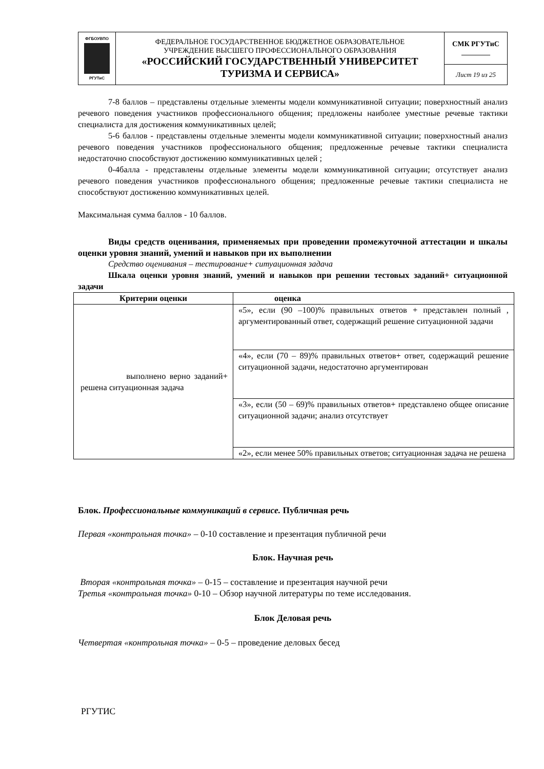| ФГБОУВПО РГУТиС | ФЕДЕРАЛЬНОЕ ГОСУДАРСТВЕННОЕ БЮДЖЕТНОЕ ОБРАЗОВАТЕЛЬНОЕ УЧРЕЖДЕНИЕ ВЫСШЕГО ПРОФЕССИОНАЛЬНОГО ОБРАЗОВАНИЯ «РОССИЙСКИЙ ГОСУДАРСТВЕННЫЙ УНИВЕРСИТЕТ ТУРИЗМА И СЕРВИСА» | СМК РГУТиС ________ |
| | | Лист 19 из 25 |
7-8 баллов – представлены отдельные элементы модели коммуникативной ситуации; поверхностный анализ речевого поведения участников профессионального общения; предложены наиболее уместные речевые тактики специалиста для достижения коммуникативных целей;
5-6 баллов - представлены отдельные элементы модели коммуникативной ситуации; поверхностный анализ речевого поведения участников профессионального общения; предложенные речевые тактики специалиста недостаточно способствуют достижению коммуникативных целей ;
0-4балла - представлены отдельные элементы модели коммуникативной ситуации; отсутствует анализ речевого поведения участников профессионального общения; предложенные речевые тактики специалиста не способствуют достижению коммуникативных целей.
Максимальная сумма баллов - 10 баллов.
Виды средств оценивания, применяемых при проведении промежуточной аттестации и шкалы оценки уровня знаний, умений и навыков при их выполнении
Средство оценивания – тестирование+ ситуационная задача
Шкала оценки уровня знаний, умений и навыков при решении тестовых заданий+ ситуационной задачи
| Критерии оценки | оценка |
| --- | --- |
| выполнено верно заданий+ решена ситуационная задача | «5», если (90 –100)% правильных ответов + представлен полный , аргументированный ответ, содержащий решение ситуационной задачи |
| | «4», если (70 – 89)% правильных ответов+ ответ, содержащий решение ситуационной задачи, недостаточно аргументирован |
| | «3», если (50 – 69)% правильных ответов+ представлено общее описание ситуационной задачи; анализ отсутствует |
| | «2», если менее 50% правильных ответов; ситуационная задача не решена |
Блок. Профессиональные коммуникаций в сервисе. Публичная речь
Первая «контрольная точка» – 0-10 составление и презентация публичной речи
Блок. Научная речь
Вторая «контрольная точка» – 0-15 – составление и презентация научной речи
Третья «контрольная точка» 0-10 – Обзор научной литературы по теме исследования.
Блок Деловая речь
Четвертая «контрольная точка» – 0-5 – проведение деловых бесед
РГУТИС